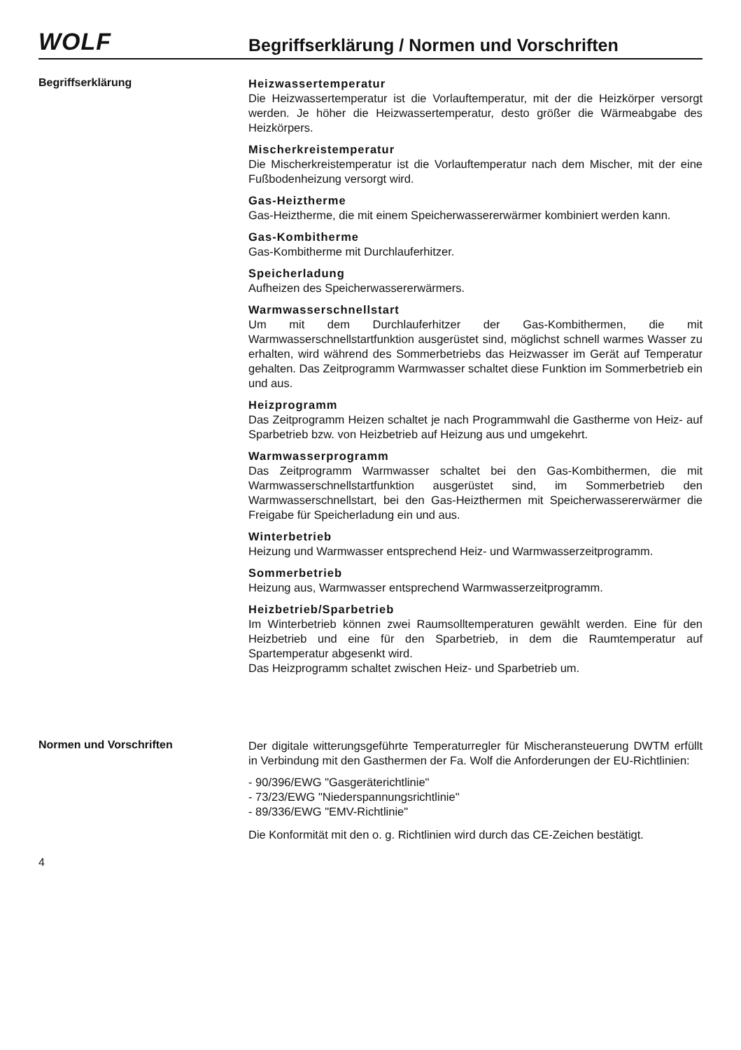WOLF
Begriffserklärung / Normen und Vorschriften
Begriffserklärung
Heizwassertemperatur
Die Heizwassertemperatur ist die Vorlauftemperatur, mit der die Heizkörper versorgt werden. Je höher die Heizwassertemperatur, desto größer die Wärmeabgabe des Heizkörpers.
Mischerkreistemperatur
Die Mischerkreistemperatur ist die Vorlauftemperatur nach dem Mischer, mit der eine Fußbodenheizung versorgt wird.
Gas-Heiztherme
Gas-Heiztherme, die mit einem Speicherwassererwärmer kombiniert werden kann.
Gas-Kombitherme
Gas-Kombitherme mit Durchlauferhitzer.
Speicherladung
Aufheizen des Speicherwassererwärmers.
Warmwasserschnellstart
Um mit dem Durchlauferhitzer der Gas-Kombithermen, die mit Warmwasserschnellstartfunktion ausgerüstet sind, möglichst schnell warmes Wasser zu erhalten, wird während des Sommerbetriebs das Heizwasser im Gerät auf Temperatur gehalten. Das Zeitprogramm Warmwasser schaltet diese Funktion im Sommerbetrieb ein und aus.
Heizprogramm
Das Zeitprogramm Heizen schaltet je nach Programmwahl die Gastherme von Heiz- auf Sparbetrieb bzw. von Heizbetrieb auf Heizung aus und umgekehrt.
Warmwasserprogramm
Das Zeitprogramm Warmwasser schaltet bei den Gas-Kombithermen, die mit Warmwasserschnellstartfunktion ausgerüstet sind, im Sommerbetrieb den Warmwasserschnellstart, bei den Gas-Heizthermen mit Speicherwassererwärmer die Freigabe für Speicherladung ein und aus.
Winterbetrieb
Heizung und Warmwasser entsprechend Heiz- und Warmwasserzeitprogramm.
Sommerbetrieb
Heizung aus, Warmwasser entsprechend Warmwasserzeitprogramm.
Heizbetrieb/Sparbetrieb
Im Winterbetrieb können zwei Raumsolltemperaturen gewählt werden. Eine für den Heizbetrieb und eine für den Sparbetrieb, in dem die Raumtemperatur auf Spartemperatur abgesenkt wird.
Das Heizprogramm schaltet zwischen Heiz- und Sparbetrieb um.
Normen und Vorschriften
Der digitale witterungsgeführte Temperaturregler für Mischeransteuerung DWTM erfüllt in Verbindung mit den Gasthermen der Fa. Wolf die Anforderungen der EU-Richtlinien:
- 90/396/EWG "Gasgeräterichtlinie"
- 73/23/EWG "Niederspannungsrichtlinie"
- 89/336/EWG "EMV-Richtlinie"
Die Konformität mit den o. g. Richtlinien wird durch das CE-Zeichen bestätigt.
4